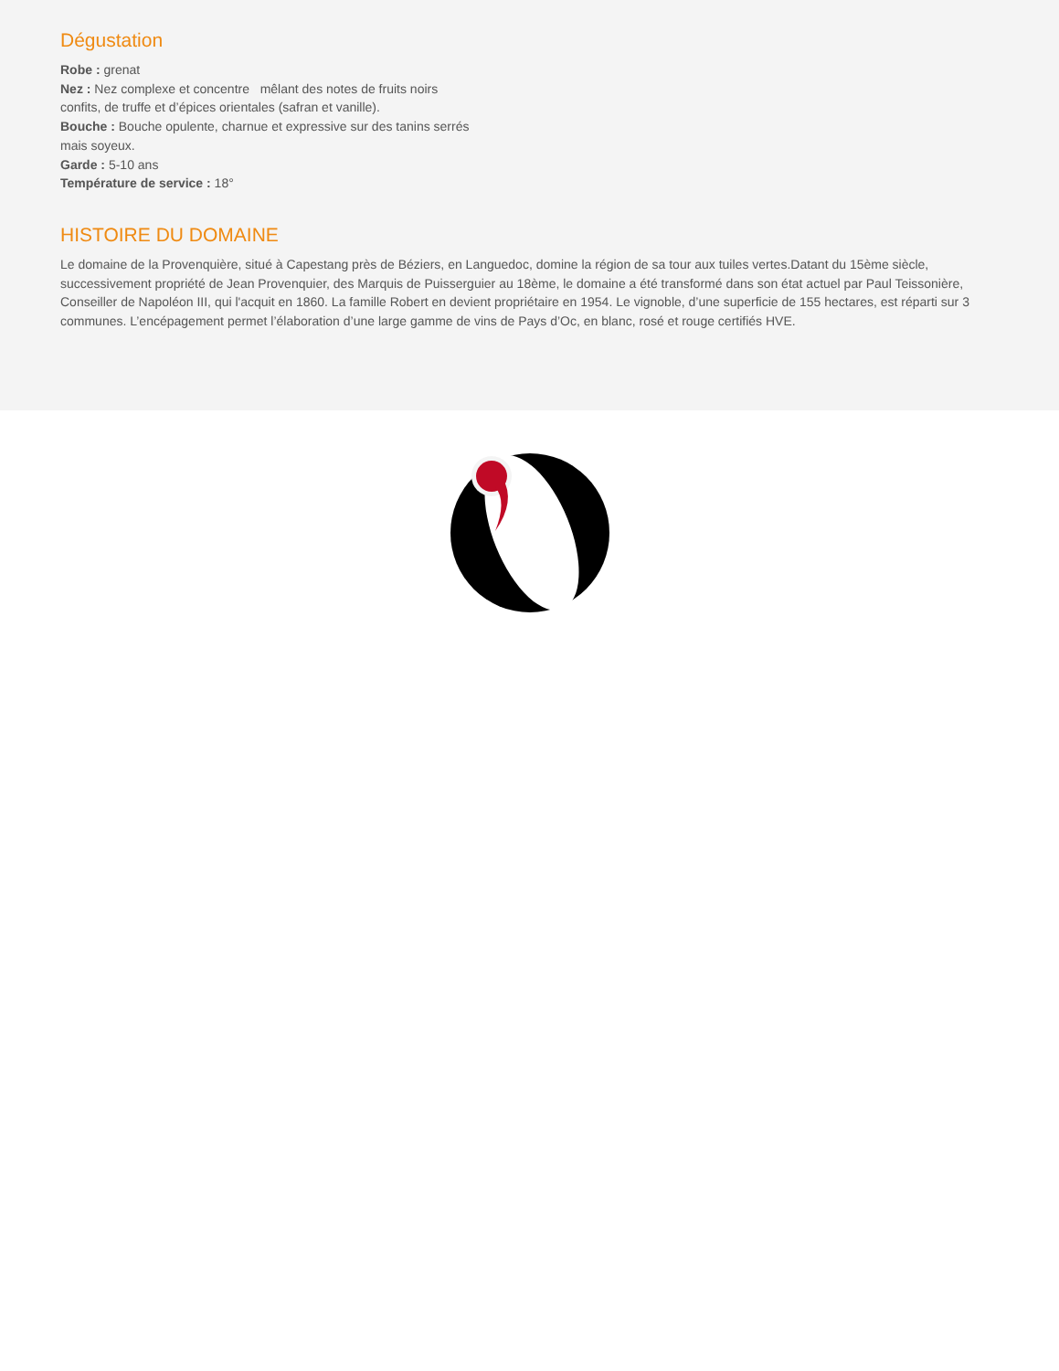Dégustation
Robe : grenat
Nez : Nez complexe et concentre mêlant des notes de fruits noirs confits, de truffe et d’épices orientales (safran et vanille).
Bouche : Bouche opulente, charnue et expressive sur des tanins serrés mais soyeux.
Garde : 5-10 ans
Température de service : 18°
HISTOIRE DU DOMAINE
Le domaine de la Provenquière, situé à Capestang près de Béziers, en Languedoc, domine la région de sa tour aux tuiles vertes.Datant du 15ème siècle, successivement propriété de Jean Provenquier, des Marquis de Puisserguier au 18ème, le domaine a été transformé dans son état actuel par Paul Teissonière, Conseiller de Napoléon III, qui l'acquit en 1860. La famille Robert en devient propriétaire en 1954. Le vignoble, d’une superficie de 155 hectares, est réparti sur 3 communes. L’encépagement permet l’élaboration d’une large gamme de vins de Pays d’Oc, en blanc, rosé et rouge certifiés HVE.